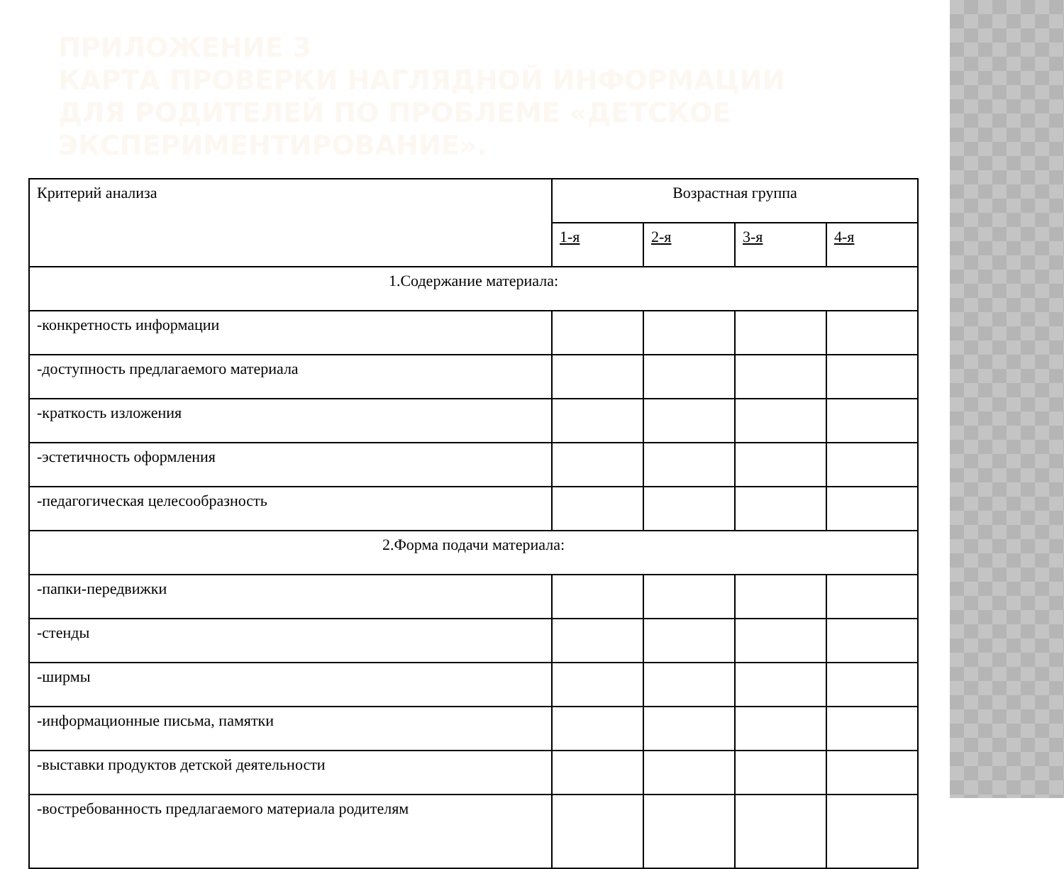ПРИЛОЖЕНИЕ 3
КАРТА ПРОВЕРКИ НАГЛЯДНОЙ ИНФОРМАЦИИ ДЛЯ РОДИТЕЛЕЙ ПО ПРОБЛЕМЕ «ДЕТСКОЕ ЭКСПЕРИМЕНТИРОВАНИЕ».
| Критерий анализа | Возрастная группа | | | |
| | 1-я | 2-я | 3-я | 4-я |
| 1.Содержание материала: | | | | |
| -конкретность информации | | | | |
| -доступность предлагаемого материала | | | | |
| -краткость изложения | | | | |
| -эстетичность оформления | | | | |
| -педагогическая целесообразность | | | | |
| 2.Форма подачи материала: | | | | |
| -папки-передвижки | | | | |
| -стенды | | | | |
| -ширмы | | | | |
| -информационные письма, памятки | | | | |
| -выставки продуктов детской деятельности | | | | |
| -востребованность предлагаемого материала родителям | | | | |